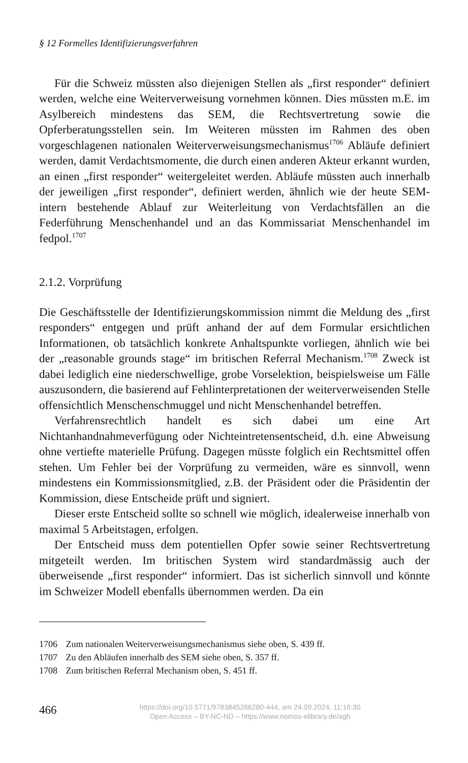§ 12 Formelles Identifizierungsverfahren
Für die Schweiz müssten also diejenigen Stellen als „first responder“ definiert werden, welche eine Weiterverweisung vornehmen können. Dies müssten m.E. im Asylbereich mindestens das SEM, die Rechtsvertretung sowie die Opferberatungsstellen sein. Im Weiteren müssten im Rahmen des oben vorgeschlagenen nationalen Weiterverweisungsmechanismus<sup>1706</sup> Abläufe definiert werden, damit Verdachtsmomente, die durch einen anderen Akteur erkannt wurden, an einen „first responder“ weitergeleitet werden. Abläufe müssten auch innerhalb der jeweiligen „first responder“, definiert werden, ähnlich wie der heute SEM-intern bestehende Ablauf zur Weiterleitung von Verdachtsfällen an die Federführung Menschenhandel und an das Kommissariat Menschenhandel im fedpol.<sup>1707</sup>
2.1.2. Vorprüfung
Die Geschäftsstelle der Identifizierungskommission nimmt die Meldung des „first responders“ entgegen und prüft anhand der auf dem Formular ersichtlichen Informationen, ob tatsächlich konkrete Anhaltspunkte vorliegen, ähnlich wie bei der „reasonable grounds stage“ im britischen Referral Mechanism.<sup>1708</sup> Zweck ist dabei lediglich eine niederschwellige, grobe Vorselektion, beispielsweise um Fälle auszusondern, die basierend auf Fehlinterpretationen der weiterverweisenden Stelle offensichtlich Menschenschmuggel und nicht Menschenhandel betreffen.
Verfahrensrechtlich handelt es sich dabei um eine Art Nichtanhandnahmeverfügung oder Nichteintretensentscheid, d.h. eine Abweisung ohne vertiefte materielle Prüfung. Dagegen müsste folglich ein Rechtsmittel offen stehen. Um Fehler bei der Vorprüfung zu vermeiden, wäre es sinnvoll, wenn mindestens ein Kommissionsmitglied, z.B. der Präsident oder die Präsidentin der Kommission, diese Entscheide prüft und signiert.
Dieser erste Entscheid sollte so schnell wie möglich, idealerweise innerhalb von maximal 5 Arbeitstagen, erfolgen.
Der Entscheid muss dem potentiellen Opfer sowie seiner Rechtsvertretung mitgeteilt werden. Im britischen System wird standardmässig auch der überweisende „first responder“ informiert. Das ist sicherlich sinnvoll und könnte im Schweizer Modell ebenfalls übernommen werden. Da ein
1706 Zum nationalen Weiterverweisungsmechanismus siehe oben, S. 439 ff.
1707 Zu den Abläufen innerhalb des SEM siehe oben, S. 357 ff.
1708 Zum britischen Referral Mechanism oben, S. 451 ff.
466
https://doi.org/10.5771/9783845286280-444, am 24.09.2024, 11:16:30
Open Access – BY-NC-ND – https://www.nomos-elibrary.de/agb